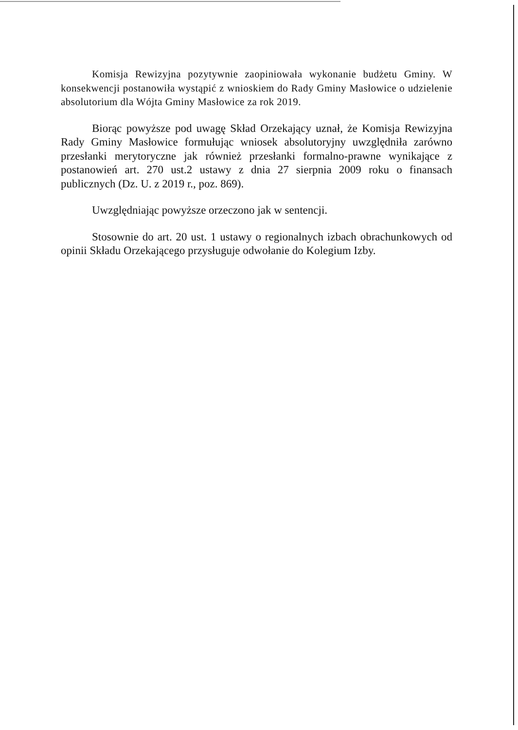Komisja Rewizyjna pozytywnie zaopiniowała wykonanie budżetu Gminy. W konsekwencji postanowiła wystąpić z wnioskiem do Rady Gminy Masłowice o udzielenie absolutorium dla Wójta Gminy Masłowice za rok 2019.
Biorąc powyższe pod uwagę Skład Orzekający uznał, że Komisja Rewizyjna Rady Gminy Masłowice formułując wniosek absolutoryjny uwzględniła zarówno przesłanki merytoryczne jak również przesłanki formalno-prawne wynikające z postanowień art. 270 ust.2 ustawy z dnia 27 sierpnia 2009 roku o finansach publicznych (Dz. U. z 2019 r., poz. 869).
Uwzględniając powyższe orzeczono jak w sentencji.
Stosownie do art. 20 ust. 1 ustawy o regionalnych izbach obrachunkowych od opinii Składu Orzekającego przysługuje odwołanie do Kolegium Izby.